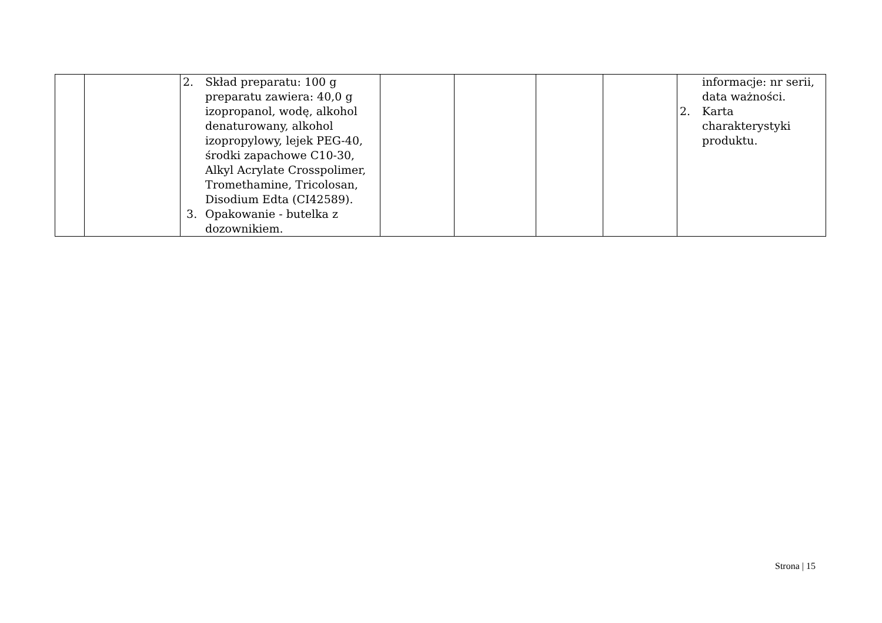| | | 2. Skład preparatu: 100 g preparatu zawiera: 40,0 g izopropanol, wodę, alkohol denaturowany, alkohol izopropylowy, lejek PEG-40, środki zapachowe C10-30, Alkyl Acrylate Crosspolimer, Tromethamine, Tricolosan, Disodium Edta (CI42589). 3. Opakowanie - butelka z dozownikiem. | | | | | informacje: nr serii, data ważności. 2. Karta charakterystyki produktu. |
Strona | 15